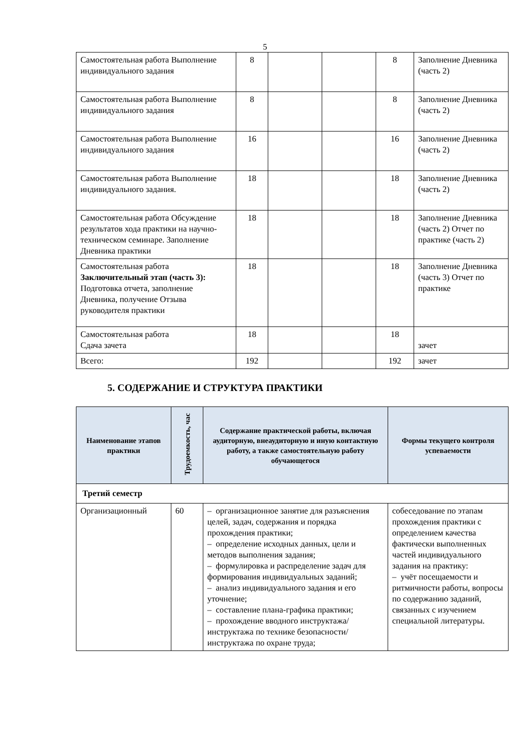5
| Самостоятельная работа Выполнение индивидуального задания | 8 | | | 8 | Заполнение Дневника (часть 2) |
| Самостоятельная работа Выполнение индивидуального задания | 8 | | | 8 | Заполнение Дневника (часть 2) |
| Самостоятельная работа Выполнение индивидуального задания | 16 | | | 16 | Заполнение Дневника (часть 2) |
| Самостоятельная работа Выполнение индивидуального задания. | 18 | | | 18 | Заполнение Дневника (часть 2) |
| Самостоятельная работа Обсуждение результатов хода практики на научно-техническом семинаре. Заполнение Дневника практики | 18 | | | 18 | Заполнение Дневника (часть 2) Отчет по практике (часть 2) |
| Самостоятельная работа Заключительный этап (часть 3): Подготовка отчета, заполнение Дневника, получение Отзыва руководителя практики | 18 | | | 18 | Заполнение Дневника (часть 3) Отчет по практике |
| Самостоятельная работа Сдача зачета | 18 | | | 18 | зачет |
| Всего: | 192 | | | 192 | зачет |
5. СОДЕРЖАНИЕ И СТРУКТУРА ПРАКТИКИ
| Наименование этапов практики | Трудоемкость, час | Содержание практической работы, включая аудиторную, внеаудиторную и иную контактную работу, а также самостоятельную работу обучающегося | Формы текущего контроля успеваемости |
| --- | --- | --- | --- |
| Третий семестр | | | |
| Организационный | 60 | – организационное занятие для разъяснения целей, задач, содержания и порядка прохождения практики; – определение исходных данных, цели и методов выполнения задания; – формулировка и распределение задач для формирования индивидуальных заданий; – анализ индивидуального задания и его уточнение; – составление плана-графика практики; – прохождение вводного инструктажа/инструктажа по технике безопасности/инструктажа по охране труда; | собеседование по этапам прохождения практики с определением качества фактически выполненных частей индивидуального задания на практику: – учёт посещаемости и ритмичности работы, вопросы по содержанию заданий, связанных с изучением специальной литературы. |